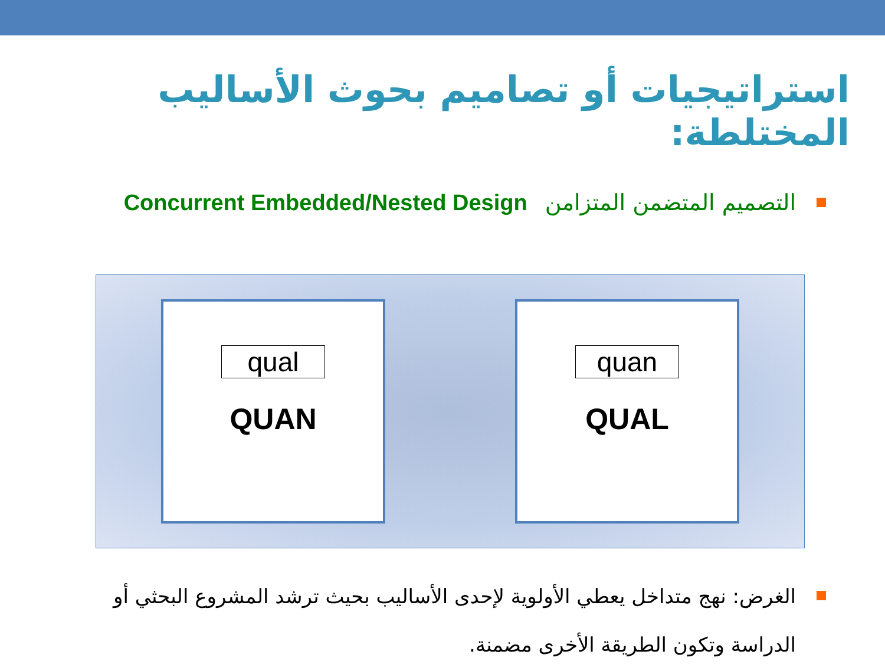استراتيجيات أو تصاميم بحوث الأساليب المختلطة:
التصميم المتضمن المتزامن Concurrent Embedded/Nested Design
qual
QUAN
quan
QUAL
الغرض: نهج متداخل يعطي الأولوية لإحدى الأساليب بحيث ترشد المشروع البحثي أو الدراسة وتكون الطريقة الأخرى مضمنة.